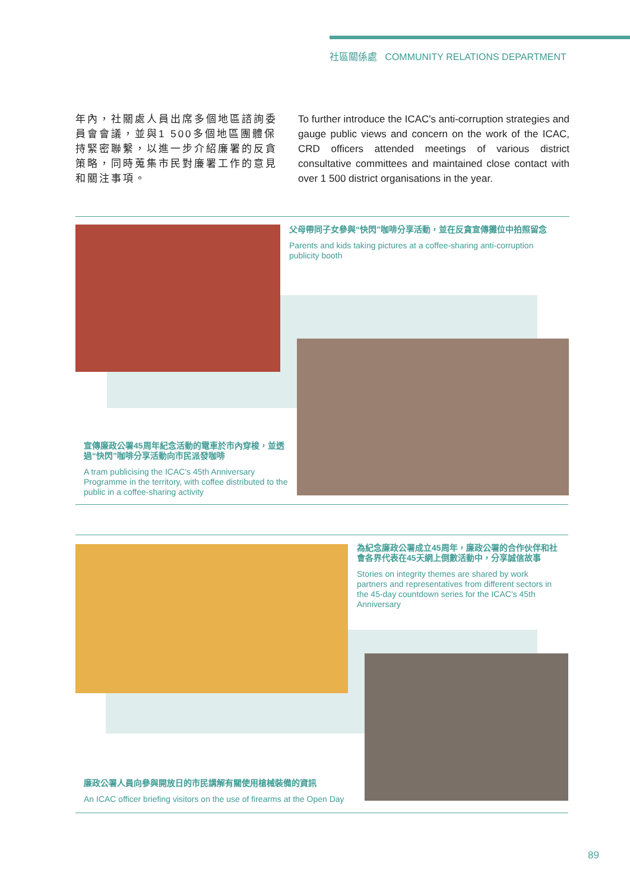社區關係處 COMMUNITY RELATIONS DEPARTMENT
年內，社關處人員出席多個地區諮詢委員會會議，並與1 500多個地區團體保持緊密聯繫，以進一步介紹廉署的反貪策略，同時蒐集市民對廉署工作的意見和關注事項。
To further introduce the ICAC's anti-corruption strategies and gauge public views and concern on the work of the ICAC, CRD officers attended meetings of various district consultative committees and maintained close contact with over 1 500 district organisations in the year.
父母帶同子女參與“快閃”咖啡分享活動，並在反貪宣傳攤位中拍照留念
Parents and kids taking pictures at a coffee-sharing anti-corruption publicity booth
宣傳廉政公署45周年紀念活動的電車於市內穿梭，並透過“快閃”咖啡分享活動向市民派發咖啡
A tram publicising the ICAC's 45th Anniversary Programme in the territory, with coffee distributed to the public in a coffee-sharing activity
為紀念廉政公署成立45周年，廉政公署的合作伙伴和社會各界代表在45天網上倒數活動中，分享誠信故事
Stories on integrity themes are shared by work partners and representatives from different sectors in the 45-day countdown series for the ICAC's 45th Anniversary
廉政公署人員向參與開放日的市民講解有關使用槍械裝備的資訊
An ICAC officer briefing visitors on the use of firearms at the Open Day
89